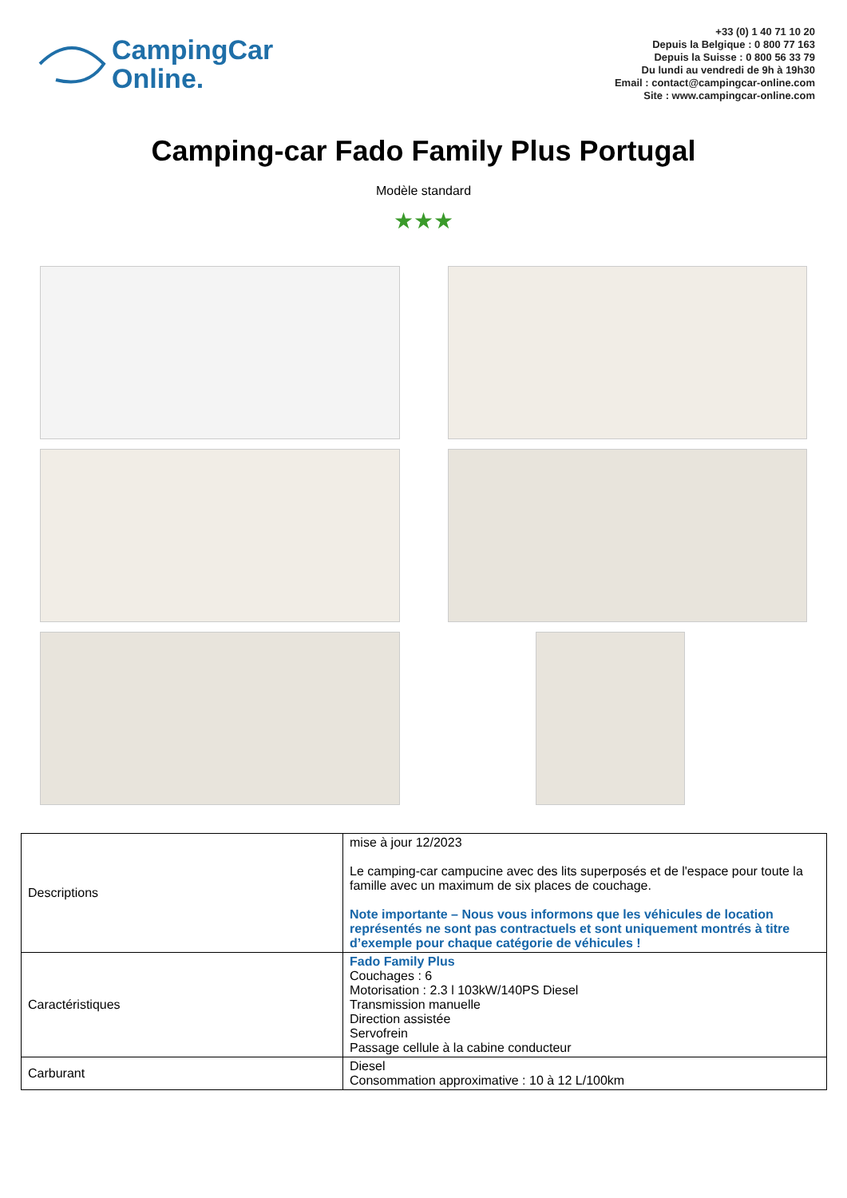CampingCar
Online.
+33 (0) 1 40 71 10 20
Depuis la Belgique : 0 800 77 163
Depuis la Suisse : 0 800 56 33 79
Du lundi au vendredi de 9h à 19h30
Email : contact@campingcar-online.com
Site : www.campingcar-online.com
Camping-car Fado Family Plus Portugal
Modèle standard
★★★
| Descriptions | mise à jour 12/2023 Le camping-car campucine avec des lits superposés et de l'espace pour toute la famille avec un maximum de six places de couchage. Note importante – Nous vous informons que les véhicules de location représentés ne sont pas contractuels et sont uniquement montrés à titre d’exemple pour chaque catégorie de véhicules ! |
| Caractéristiques | Fado Family Plus Couchages : 6 Motorisation : 2.3 l 103kW/140PS Diesel Transmission manuelle Direction assistée Servofrein Passage cellule à la cabine conducteur |
| Carburant | Diesel Consommation approximative : 10 à 12 L/100km |